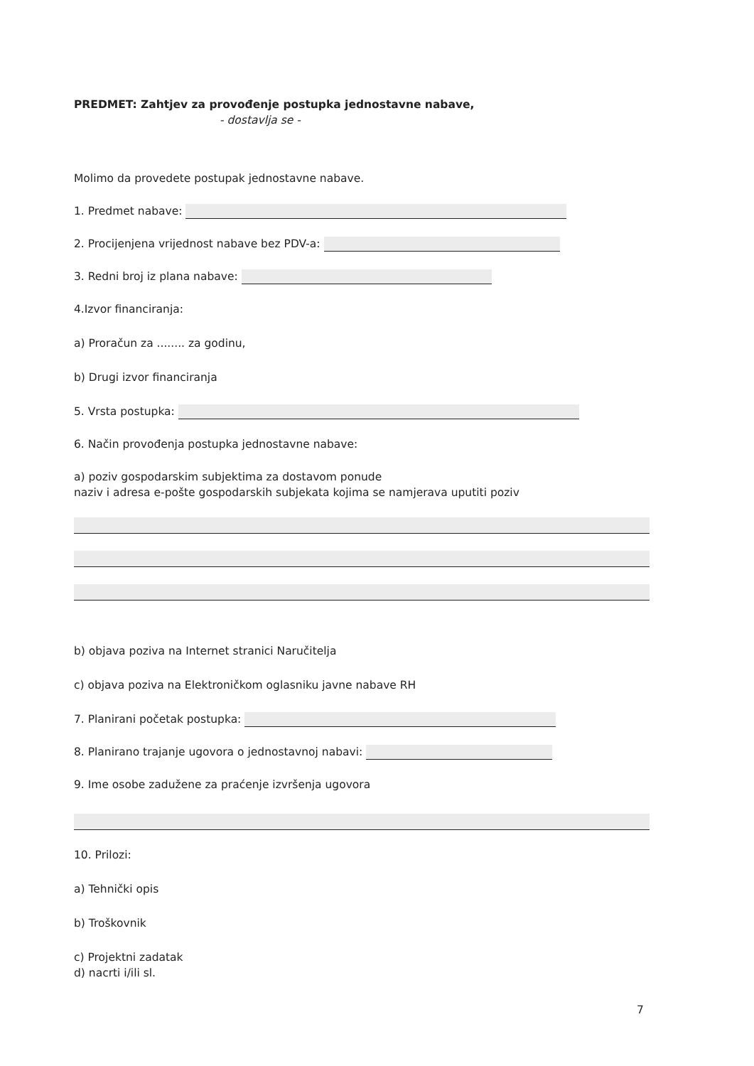PREDMET: Zahtjev za provođenje postupka jednostavne nabave,
- dostavlja se -
Molimo da provedete postupak jednostavne nabave.
1. Predmet nabave:
2. Procijenjena vrijednost nabave bez PDV-a:
3. Redni broj iz plana nabave:
4.Izvor financiranja:
a) Proračun za ........ za godinu,
b) Drugi izvor financiranja
5. Vrsta postupka:
6. Način provođenja postupka jednostavne nabave:
a) poziv gospodarskim subjektima za dostavom ponude
naziv i adresa e-pošte gospodarskih subjekata kojima se namjerava uputiti poziv
b) objava poziva na Internet stranici Naručitelja
c) objava poziva na Elektroničkom oglasniku javne nabave RH
7. Planirani početak postupka:
8. Planirano trajanje ugovora o jednostavnoj nabavi:
9. Ime osobe zadužene za praćenje izvršenja ugovora
10. Prilozi:
a) Tehnički opis
b) Troškovnik
c) Projektni zadatak
d) nacrti i/ili sl.
7